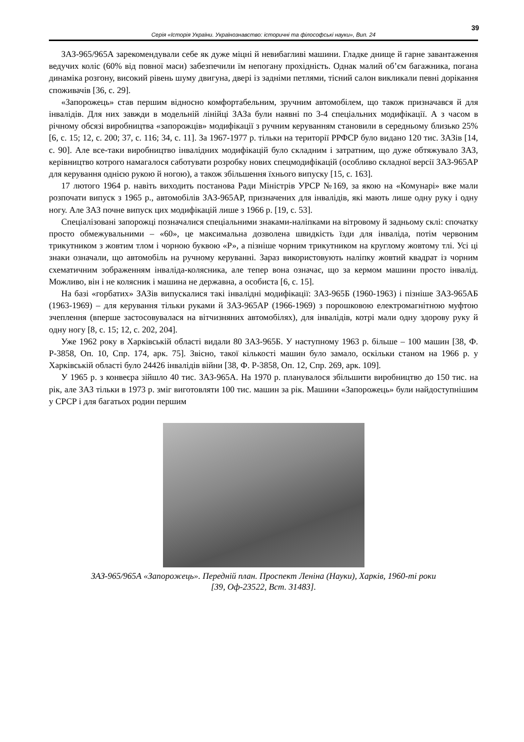39
Серія «Історія України. Українознавство: історичні та філософські науки», Вип. 24
ЗАЗ-965/965А зарекомендували себе як дуже міцні й невибагливі машини. Гладке днище й гарне завантаження ведучих коліс (60% від повної маси) забезпечили їм непогану прохідність. Однак малий об’єм багажника, погана динаміка розгону, високий рівень шуму двигуна, двері із задніми петлями, тісний салон викликали певні дорікання споживачів [36, с. 29].
«Запорожець» став першим відносно комфортабельним, зручним автомобілем, що також призначався й для інвалідів. Для них завжди в модельній лінійці ЗАЗа були наявні по 3-4 спеціальних модифікації. А з часом в річному обсязі виробництва «запорожців» модифікації з ручним керуванням становили в середньому близько 25% [6, с. 15; 12, с. 200; 37, с. 116; 34, с. 11]. За 1967-1977 р. тільки на території РРФСР було видано 120 тис. ЗАЗів [14, с. 90]. Але все-таки виробництво інвалідних модифікацій було складним і затратним, що дуже обтяжувало ЗАЗ, керівництво котрого намагалося саботувати розробку нових спецмодифікацій (особливо складної версії ЗАЗ-965АР для керування однією рукою й ногою), а також збільшення їхнього випуску [15, с. 163].
17 лютого 1964 р. навіть виходить постанова Ради Міністрів УРСР №169, за якою на «Комунарі» вже мали розпочати випуск з 1965 р., автомобілів ЗАЗ-965АР, призначених для інвалідів, які мають лише одну руку і одну ногу. Але ЗАЗ почне випуск цих модифікацій лише з 1966 р. [19, с. 53].
Спеціалізовані запорожці позначалися спеціальними знаками-наліпками на вітровому й задньому склі: спочатку просто обмежувальними – «60», це максимальна дозволена швидкість їзди для інваліда, потім червоним трикутником з жовтим тлом і чорною буквою «Р», а пізніше чорним трикутником на круглому жовтому тлі. Усі ці знаки означали, що автомобіль на ручному керуванні. Зараз використовують наліпку жовтий квадрат із чорним схематичним зображенням інваліда-колясника, але тепер вона означає, що за кермом машини просто інвалід. Можливо, він і не колясник і машина не державна, а особиста [6, с. 15].
На базі «горбатих» ЗАЗів випускалися такі інвалідні модифікації: ЗАЗ-965Б (1960-1963) і пізніше ЗАЗ-965АБ (1963-1969) – для керування тільки руками й ЗАЗ-965АР (1966-1969) з порошковою електромагнітною муфтою зчеплення (вперше застосовувалася на вітчизняних автомобілях), для інвалідів, котрі мали одну здорову руку й одну ногу [8, с. 15; 12, с. 202, 204].
Уже 1962 року в Харківській області видали 80 ЗАЗ-965Б. У наступному 1963 р. більше – 100 машин [38, Ф. Р-3858, Оп. 10, Спр. 174, арк. 75]. Звісно, такої кількості машин було замало, оскільки станом на 1966 р. у Харківській області було 24426 інвалідів війни [38, Ф. Р-3858, Оп. 12, Спр. 269, арк. 109].
У 1965 р. з конвеєра зійшло 40 тис. ЗАЗ-965А. На 1970 р. планувалося збільшити виробництво до 150 тис. на рік, але ЗАЗ тільки в 1973 р. зміг виготовляти 100 тис. машин за рік. Машини «Запорожець» були найдоступнішим у СРСР і для багатьох родин першим
ЗАЗ-965/965А «Запорожець». Передній план. Проспект Леніна (Науки), Харків, 1960-ті роки
[39, Оф-23522, Вст. 31483].